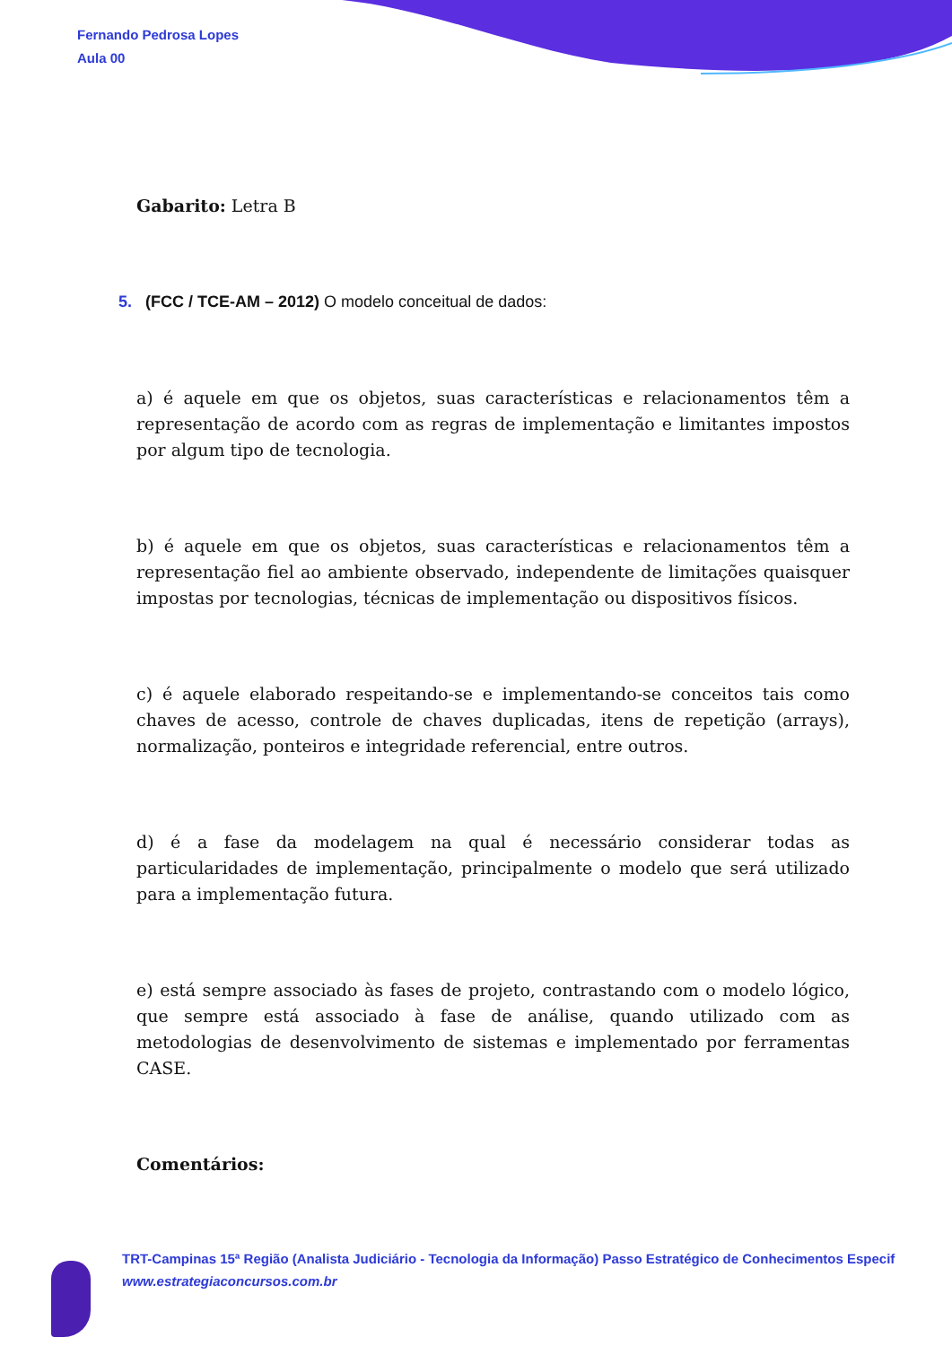Fernando Pedrosa Lopes
Aula 00
Gabarito: Letra B
5. (FCC / TCE-AM – 2012) O modelo conceitual de dados:
a) é aquele em que os objetos, suas características e relacionamentos têm a representação de acordo com as regras de implementação e limitantes impostos por algum tipo de tecnologia.
b) é aquele em que os objetos, suas características e relacionamentos têm a representação fiel ao ambiente observado, independente de limitações quaisquer impostas por tecnologias, técnicas de implementação ou dispositivos físicos.
c) é aquele elaborado respeitando-se e implementando-se conceitos tais como chaves de acesso, controle de chaves duplicadas, itens de repetição (arrays), normalização, ponteiros e integridade referencial, entre outros.
d) é a fase da modelagem na qual é necessário considerar todas as particularidades de implementação, principalmente o modelo que será utilizado para a implementação futura.
e) está sempre associado às fases de projeto, contrastando com o modelo lógico, que sempre está associado à fase de análise, quando utilizado com as metodologias de desenvolvimento de sistemas e implementado por ferramentas CASE.
Comentários:
TRT-Campinas 15ª Região (Analista Judiciário - Tecnologia da Informação) Passo Estratégico de Conhecimentos Especif
www.estrategiaconcursos.com.br